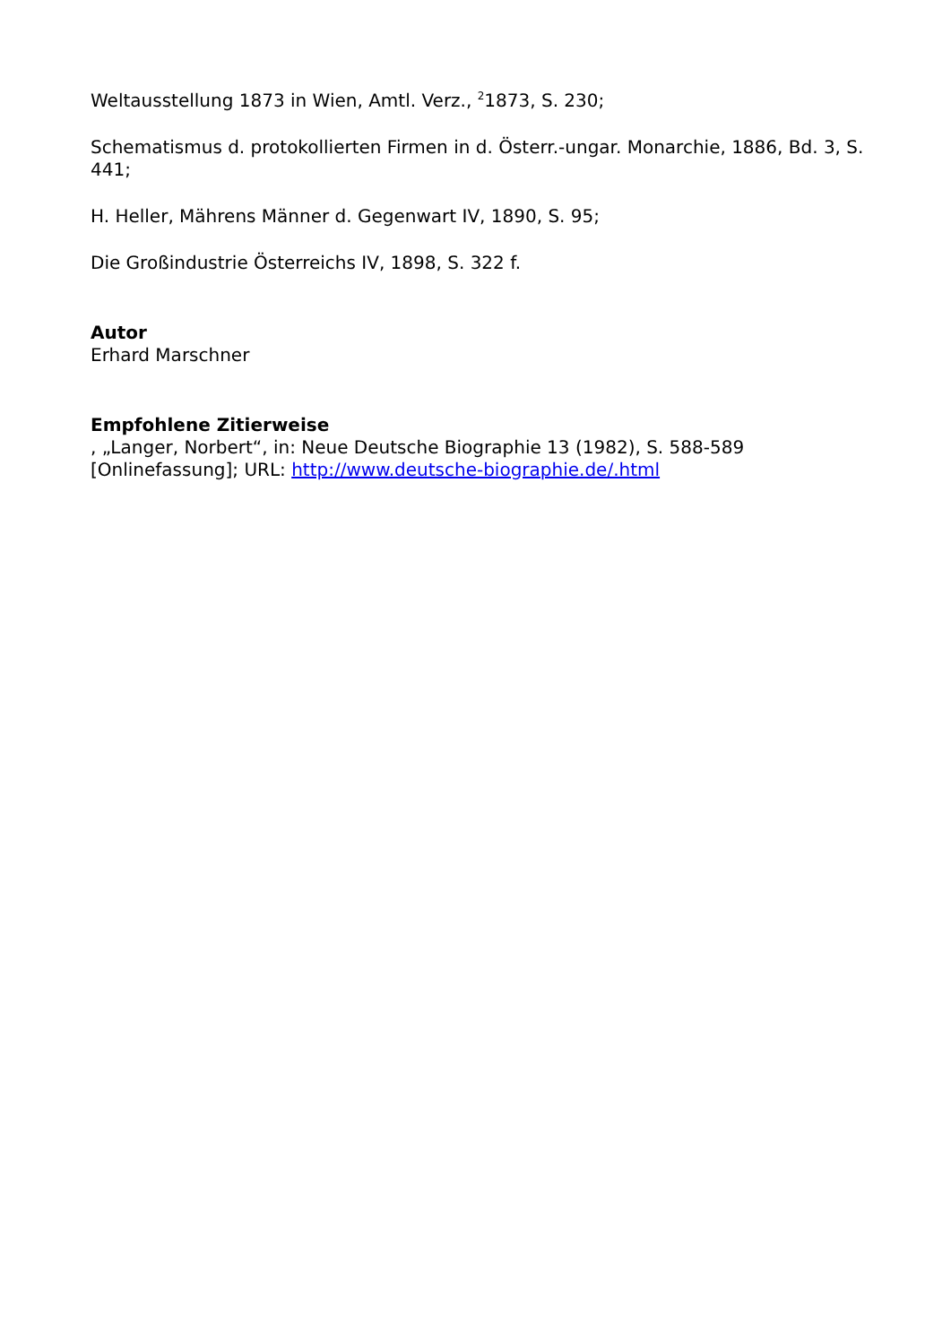Weltausstellung 1873 in Wien, Amtl. Verz., <sup>2</sup>1873, S. 230;
Schematismus d. protokollierten Firmen in d. Österr.-ungar. Monarchie, 1886, Bd. 3, S. 441;
H. Heller, Mährens Männer d. Gegenwart IV, 1890, S. 95;
Die Großindustrie Österreichs IV, 1898, S. 322 f.
Autor
Erhard Marschner
Empfohlene Zitierweise
, „Langer, Norbert“, in: Neue Deutsche Biographie 13 (1982), S. 588-589 [Onlinefassung]; URL: http://www.deutsche-biographie.de/.html